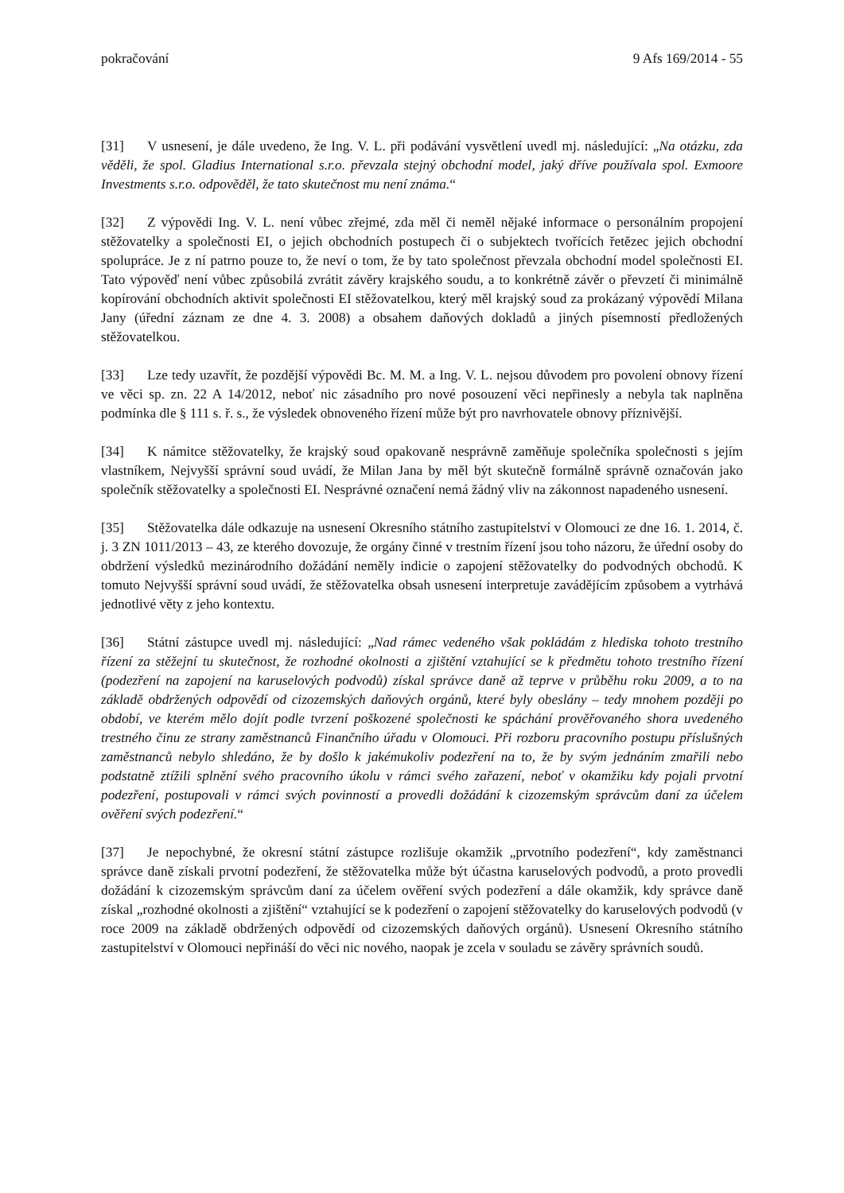pokračování 9 Afs 169/2014 - 55
[31] V usnesení, je dále uvedeno, že Ing. V. L. při podávání vysvětlení uvedl mj. následující: „Na otázku, zda věděli, že spol. Gladius International s.r.o. převzala stejný obchodní model, jaký dříve používala spol. Exmoore Investments s.r.o. odpověděl, že tato skutečnost mu není známa.“
[32] Z výpovědi Ing. V. L. není vůbec zřejmé, zda měl či neměl nějaké informace o personálním propojení stěžovatelky a společnosti EI, o jejich obchodních postupech či o subjektech tvořících řetězec jejich obchodní spolupráce. Je z ní patrno pouze to, že neví o tom, že by tato společnost převzala obchodní model společnosti EI. Tato výpověď není vůbec způsobilá zvrátit závěry krajského soudu, a to konkrétně závěr o převzetí či minimálně kopírování obchodních aktivit společnosti EI stěžovatelkou, který měl krajský soud za prokázaný výpovědí Milana Jany (úřední záznam ze dne 4. 3. 2008) a obsahem daňových dokladů a jiných písemností předložených stěžovatelkou.
[33] Lze tedy uzavřít, že pozdější výpovědi Bc. M. M. a Ing. V. L. nejsou důvodem pro povolení obnovy řízení ve věci sp. zn. 22 A 14/2012, neboť nic zásadního pro nové posouzení věci nepřinesly a nebyla tak naplněna podmínka dle § 111 s. ř. s., že výsledek obnoveného řízení může být pro navrhovatele obnovy příznivější.
[34] K námitce stěžovatelky, že krajský soud opakovaně nesprávně zaměňuje společníka společnosti s jejím vlastníkem, Nejvyšší správní soud uvádí, že Milan Jana by měl být skutečně formálně správně označován jako společník stěžovatelky a společnosti EI. Nesprávné označení nemá žádný vliv na zákonnost napadeného usnesení.
[35] Stěžovatelka dále odkazuje na usnesení Okresního státního zastupitelství v Olomouci ze dne 16. 1. 2014, č. j. 3 ZN 1011/2013 – 43, ze kterého dovozuje, že orgány činné v trestním řízení jsou toho názoru, že úřední osoby do obdržení výsledků mezinárodního dožádání neměly indicie o zapojení stěžovatelky do podvodných obchodů. K tomuto Nejvyšší správní soud uvádí, že stěžovatelka obsah usnesení interpretuje zavádějícím způsobem a vytrhává jednotlivé věty z jeho kontextu.
[36] Státní zástupce uvedl mj. následující: „Nad rámec vedeného však pokládám z hlediska tohoto trestního řízení za stěžejní tu skutečnost, že rozhodné okolnosti a zjištění vztahující se k předmětu tohoto trestního řízení (podezření na zapojení na karuselových podvodů) získal správce daně až teprve v průběhu roku 2009, a to na základě obdržených odpovědí od cizozemských daňových orgánů, které byly obeslány – tedy mnohem později po období, ve kterém mělo dojít podle tvrzení poškozené společnosti ke spáchání prověřovaného shora uvedeného trestného činu ze strany zaměstnanců Finančního úřadu v Olomouci. Při rozboru pracovního postupu příslušných zaměstnanců nebylo shledáno, že by došlo k jakémukoliv podezření na to, že by svým jednáním zmařili nebo podstatně ztížili splnění svého pracovního úkolu v rámci svého zařazení, neboť v okamžiku kdy pojali prvotní podezření, postupovali v rámci svých povinností a provedli dožádání k cizozemským správcům daní za účelem ověření svých podezření.“
[37] Je nepochybné, že okresní státní zástupce rozlišuje okamžik „prvotního podezření“, kdy zaměstnanci správce daně získali prvotní podezření, že stěžovatelka může být účastna karuselových podvodů, a proto provedli dožádání k cizozemským správcům daní za účelem ověření svých podezření a dále okamžik, kdy správce daně získal „rozhodné okolnosti a zjištění“ vztahující se k podezření o zapojení stěžovatelky do karuselových podvodů (v roce 2009 na základě obdržených odpovědí od cizozemských daňových orgánů). Usnesení Okresního státního zastupitelství v Olomouci nepřináší do věci nic nového, naopak je zcela v souladu se závěry správních soudů.